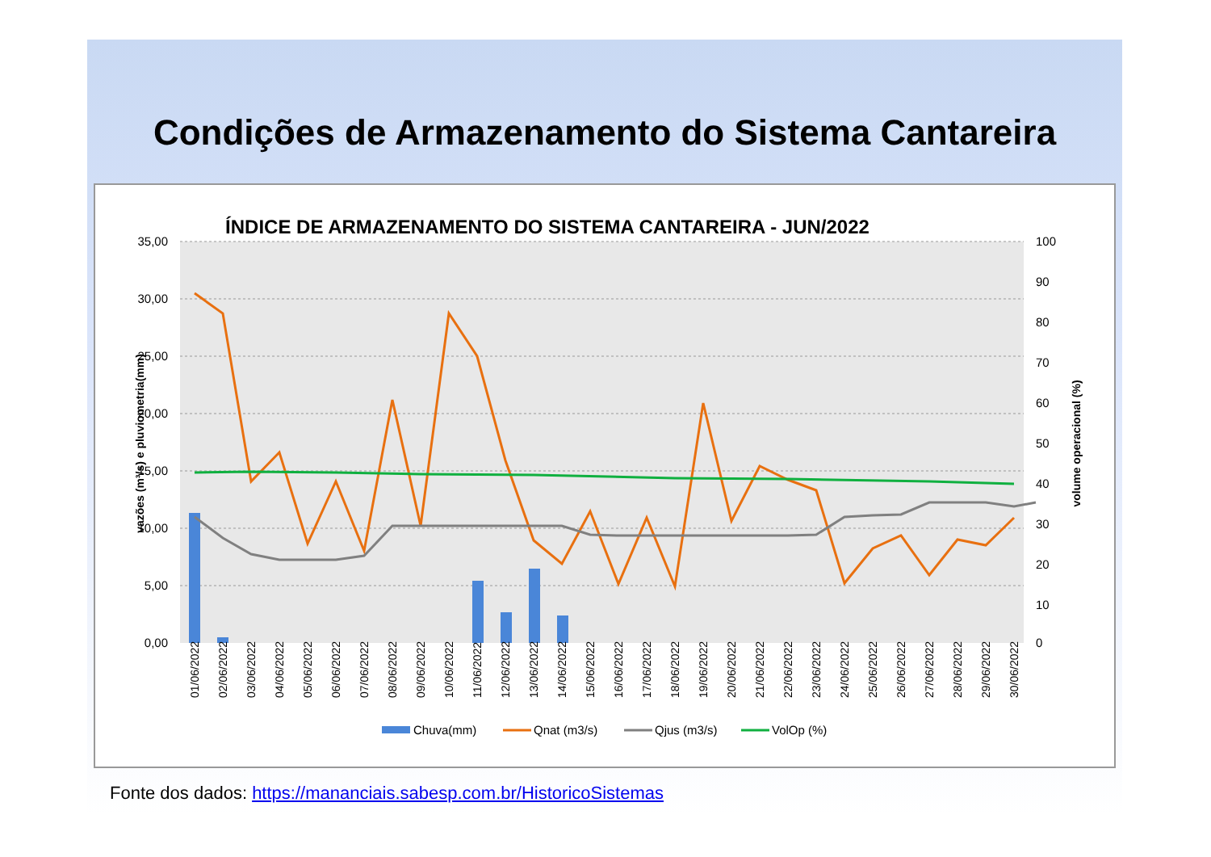Condições de Armazenamento do Sistema Cantareira
ÍNDICE DE ARMAZENAMENTO DO SISTEMA CANTAREIRA - JUN/2022
35,00
30,00
25,00
20,00
15,00
10,00
5,00
0,00
100
90
80
70
60
50
40
30
20
10
0
vazões (m³/s) e pluviometria(mm)
volume operacional (%)
01/06/2022
02/06/2022
03/06/2022
04/06/2022
05/06/2022
06/06/2022
07/06/2022
08/06/2022
09/06/2022
10/06/2022
11/06/2022
12/06/2022
13/06/2022
14/06/2022
15/06/2022
16/06/2022
17/06/2022
18/06/2022
19/06/2022
20/06/2022
21/06/2022
22/06/2022
23/06/2022
24/06/2022
25/06/2022
26/06/2022
27/06/2022
28/06/2022
29/06/2022
30/06/2022
Chuva(mm)
Qnat (m3/s)
Qjus (m3/s)
VolOp (%)
Fonte dos dados: https://mananciais.sabesp.com.br/HistoricoSistemas